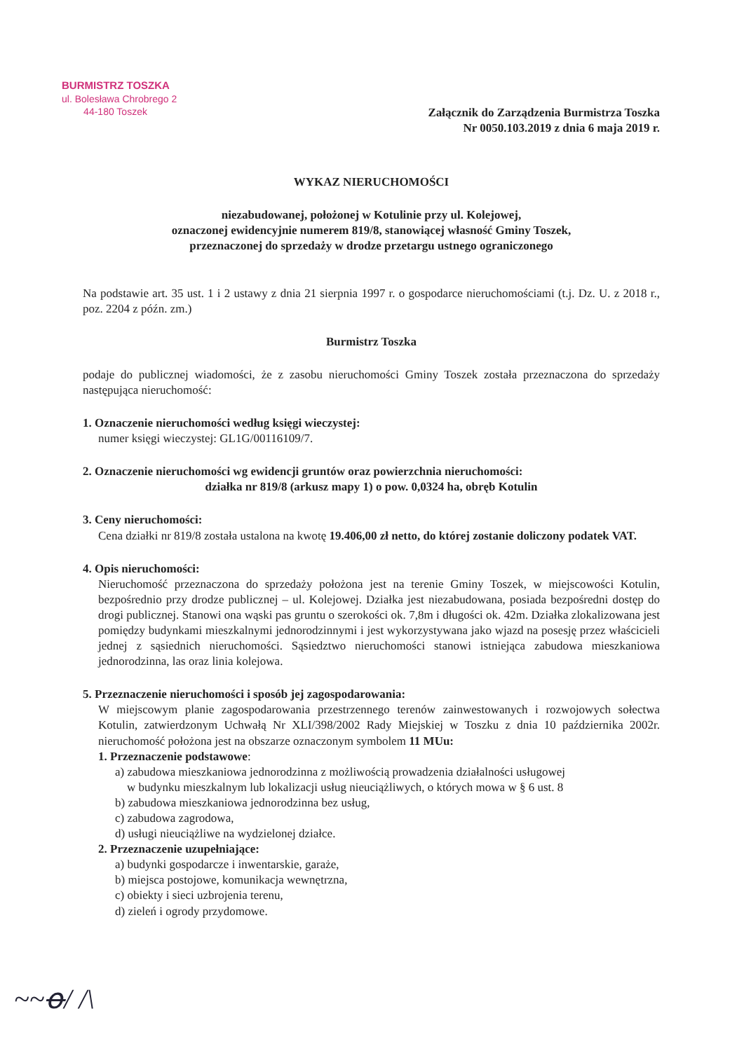BURMISTRZ TOSZKA
ul. Bolesława Chrobrego 2
44-180 Toszek
Załącznik do Zarządzenia Burmistrza Toszka
Nr 0050.103.2019 z dnia 6 maja 2019 r.
WYKAZ NIERUCHOMOŚCI
niezabudowanej, położonej w Kotulinie przy ul. Kolejowej,
oznaczonej ewidencyjnie numerem 819/8, stanowiącej własność Gminy Toszek,
przeznaczonej do sprzedaży w drodze przetargu ustnego ograniczonego
Na podstawie art. 35 ust. 1 i 2 ustawy z dnia 21 sierpnia 1997 r. o gospodarce nieruchomościami (t.j. Dz. U. z 2018 r., poz. 2204 z późn. zm.)
Burmistrz Toszka
podaje do publicznej wiadomości, że z zasobu nieruchomości Gminy Toszek została przeznaczona do sprzedaży następująca nieruchomość:
1. Oznaczenie nieruchomości według księgi wieczystej:
numer księgi wieczystej: GL1G/00116109/7.
2. Oznaczenie nieruchomości wg ewidencji gruntów oraz powierzchnia nieruchomości:
działka nr 819/8 (arkusz mapy 1) o pow. 0,0324 ha, obręb Kotulin
3. Ceny nieruchomości:
Cena działki nr 819/8 została ustalona na kwotę 19.406,00 zł netto, do której zostanie doliczony podatek VAT.
4. Opis nieruchomości:
Nieruchomość przeznaczona do sprzedaży położona jest na terenie Gminy Toszek, w miejscowości Kotulin, bezpośrednio przy drodze publicznej – ul. Kolejowej. Działka jest niezabudowana, posiada bezpośredni dostęp do drogi publicznej. Stanowi ona wąski pas gruntu o szerokości ok. 7,8m i długości ok. 42m. Działka zlokalizowana jest pomiędzy budynkami mieszkalnymi jednorodzinnymi i jest wykorzystywana jako wjazd na posesję przez właścicieli jednej z sąsiednich nieruchomości. Sąsiedztwo nieruchomości stanowi istniejąca zabudowa mieszkaniowa jednorodzinna, las oraz linia kolejowa.
5. Przeznaczenie nieruchomości i sposób jej zagospodarowania:
W miejscowym planie zagospodarowania przestrzennego terenów zainwestowanych i rozwojowych sołectwa Kotulin, zatwierdzonym Uchwałą Nr XLI/398/2002 Rady Miejskiej w Toszku z dnia 10 października 2002r. nieruchomość położona jest na obszarze oznaczonym symbolem 11 MUu:
1. Przeznaczenie podstawowe:
a) zabudowa mieszkaniowa jednorodzinna z możliwością prowadzenia działalności usługowej
w budynku mieszkalnym lub lokalizacji usług nieuciążliwych, o których mowa w § 6 ust. 8
b) zabudowa mieszkaniowa jednorodzinna bez usług,
c) zabudowa zagrodowa,
d) usługi nieuciążliwe na wydzielonej działce.
2. Przeznaczenie uzupełniające:
a) budynki gospodarcze i inwentarskie, garaże,
b) miejsca postojowe, komunikacja wewnętrzna,
c) obiekty i sieci uzbrojenia terenu,
d) zieleń i ogrody przydomowe.
~~ꝋ/ /\